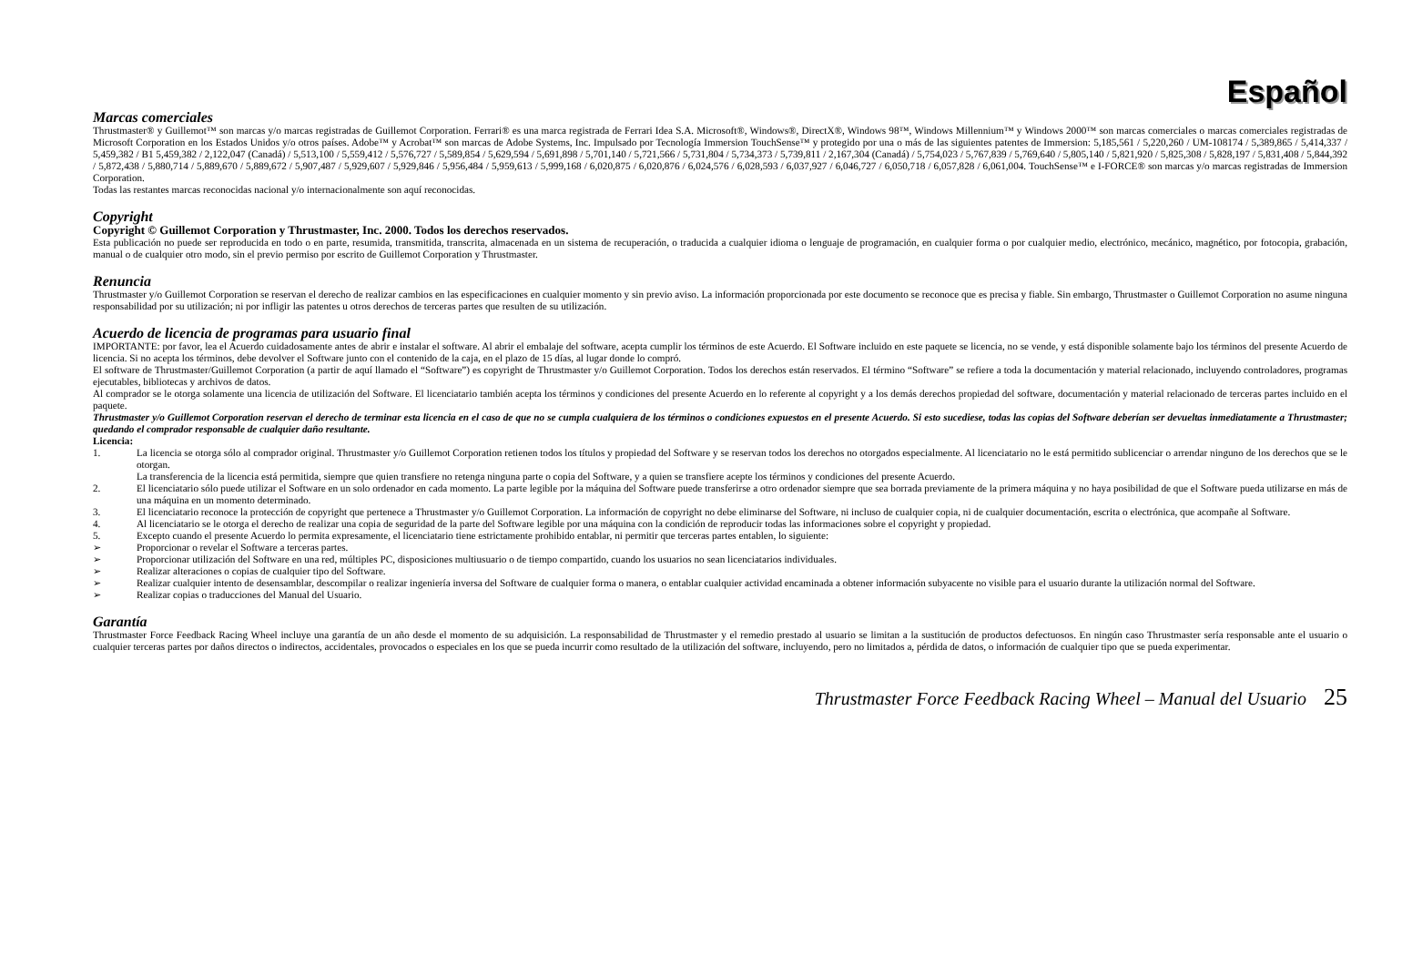Español
Marcas comerciales
Thrustmaster® y Guillemot™ son marcas y/o marcas registradas de Guillemot Corporation. Ferrari® es una marca registrada de Ferrari Idea S.A. Microsoft®, Windows®, DirectX®, Windows 98™, Windows Millennium™ y Windows 2000™ son marcas comerciales o marcas comerciales registradas de Microsoft Corporation en los Estados Unidos y/o otros países. Adobe™ y Acrobat™ son marcas de Adobe Systems, Inc. Impulsado por Tecnología Immersion TouchSense™ y protegido por una o más de las siguientes patentes de Immersion: 5,185,561 / 5,220,260 / UM-108174 / 5,389,865 / 5,414,337 / 5,459,382 / B1 5,459,382 / 2,122,047 (Canadá) / 5,513,100 / 5,559,412 / 5,576,727 / 5,589,854 / 5,629,594 / 5,691,898 / 5,701,140 / 5,721,566 / 5,731,804 / 5,734,373 / 5,739,811 / 2,167,304 (Canadá) / 5,754,023 / 5,767,839 / 5,769,640 / 5,805,140 / 5,821,920 / 5,825,308 / 5,828,197 / 5,831,408 / 5,844,392 / 5,872,438 / 5,880,714 / 5,889,670 / 5,889,672 / 5,907,487 / 5,929,607 / 5,929,846 / 5,956,484 / 5,959,613 / 5,999,168 / 6,020,875 / 6,020,876 / 6,024,576 / 6,028,593 / 6,037,927 / 6,046,727 / 6,050,718 / 6,057,828 / 6,061,004. TouchSense™ e I-FORCE® son marcas y/o marcas registradas de Immersion Corporation.
Todas las restantes marcas reconocidas nacional y/o internacionalmente son aquí reconocidas.
Copyright
Copyright © Guillemot Corporation y Thrustmaster, Inc. 2000. Todos los derechos reservados.
Esta publicación no puede ser reproducida en todo o en parte, resumida, transmitida, transcrita, almacenada en un sistema de recuperación, o traducida a cualquier idioma o lenguaje de programación, en cualquier forma o por cualquier medio, electrónico, mecánico, magnético, por fotocopia, grabación, manual o de cualquier otro modo, sin el previo permiso por escrito de Guillemot Corporation y Thrustmaster.
Renuncia
Thrustmaster y/o Guillemot Corporation se reservan el derecho de realizar cambios en las especificaciones en cualquier momento y sin previo aviso. La información proporcionada por este documento se reconoce que es precisa y fiable. Sin embargo, Thrustmaster o Guillemot Corporation no asume ninguna responsabilidad por su utilización; ni por infligir las patentes u otros derechos de terceras partes que resulten de su utilización.
Acuerdo de licencia de programas para usuario final
IMPORTANTE: por favor, lea el Acuerdo cuidadosamente antes de abrir e instalar el software. Al abrir el embalaje del software, acepta cumplir los términos de este Acuerdo. El Software incluido en este paquete se licencia, no se vende, y está disponible solamente bajo los términos del presente Acuerdo de licencia. Si no acepta los términos, debe devolver el Software junto con el contenido de la caja, en el plazo de 15 días, al lugar donde lo compró.
El software de Thrustmaster/Guillemot Corporation (a partir de aquí llamado el “Software”) es copyright de Thrustmaster y/o Guillemot Corporation. Todos los derechos están reservados. El término “Software” se refiere a toda la documentación y material relacionado, incluyendo controladores, programas ejecutables, bibliotecas y archivos de datos.
Al comprador se le otorga solamente una licencia de utilización del Software. El licenciatario también acepta los términos y condiciones del presente Acuerdo en lo referente al copyright y a los demás derechos propiedad del software, documentación y material relacionado de terceras partes incluido en el paquete.
Thrustmaster y/o Guillemot Corporation reservan el derecho de terminar esta licencia en el caso de que no se cumpla cualquiera de los términos o condiciones expuestos en el presente Acuerdo. Si esto sucediese, todas las copias del Software deberían ser devueltas inmediatamente a Thrustmaster; quedando el comprador responsable de cualquier daño resultante.
Licencia:
1. La licencia se otorga sólo al comprador original. Thrustmaster y/o Guillemot Corporation retienen todos los títulos y propiedad del Software y se reservan todos los derechos no otorgados especialmente. Al licenciatario no le está permitido sublicenciar o arrendar ninguno de los derechos que se le otorgan.
La transferencia de la licencia está permitida, siempre que quien transfiere no retenga ninguna parte o copia del Software, y a quien se transfiere acepte los términos y condiciones del presente Acuerdo.
2. El licenciatario sólo puede utilizar el Software en un solo ordenador en cada momento. La parte legible por la máquina del Software puede transferirse a otro ordenador siempre que sea borrada previamente de la primera máquina y no haya posibilidad de que el Software pueda utilizarse en más de una máquina en un momento determinado.
3. El licenciatario reconoce la protección de copyright que pertenece a Thrustmaster y/o Guillemot Corporation. La información de copyright no debe eliminarse del Software, ni incluso de cualquier copia, ni de cualquier documentación, escrita o electrónica, que acompañe al Software.
4. Al licenciatario se le otorga el derecho de realizar una copia de seguridad de la parte del Software legible por una máquina con la condición de reproducir todas las informaciones sobre el copyright y propiedad.
5. Excepto cuando el presente Acuerdo lo permita expresamente, el licenciatario tiene estrictamente prohibido entablar, ni permitir que terceras partes entablen, lo siguiente:
➢ Proporcionar o revelar el Software a terceras partes.
➢ Proporcionar utilización del Software en una red, múltiples PC, disposiciones multiusuario o de tiempo compartido, cuando los usuarios no sean licenciatarios individuales.
➢ Realizar alteraciones o copias de cualquier tipo del Software.
➢ Realizar cualquier intento de desensamblar, descompilar o realizar ingeniería inversa del Software de cualquier forma o manera, o entablar cualquier actividad encaminada a obtener información subyacente no visible para el usuario durante la utilización normal del Software.
➢ Realizar copias o traducciones del Manual del Usuario.
Garantía
Thrustmaster Force Feedback Racing Wheel incluye una garantía de un año desde el momento de su adquisición. La responsabilidad de Thrustmaster y el remedio prestado al usuario se limitan a la sustitución de productos defectuosos. En ningún caso Thrustmaster sería responsable ante el usuario o cualquier terceras partes por daños directos o indirectos, accidentales, provocados o especiales en los que se pueda incurrir como resultado de la utilización del software, incluyendo, pero no limitados a, pérdida de datos, o información de cualquier tipo que se pueda experimentar.
Thrustmaster Force Feedback Racing Wheel – Manual del Usuario 25